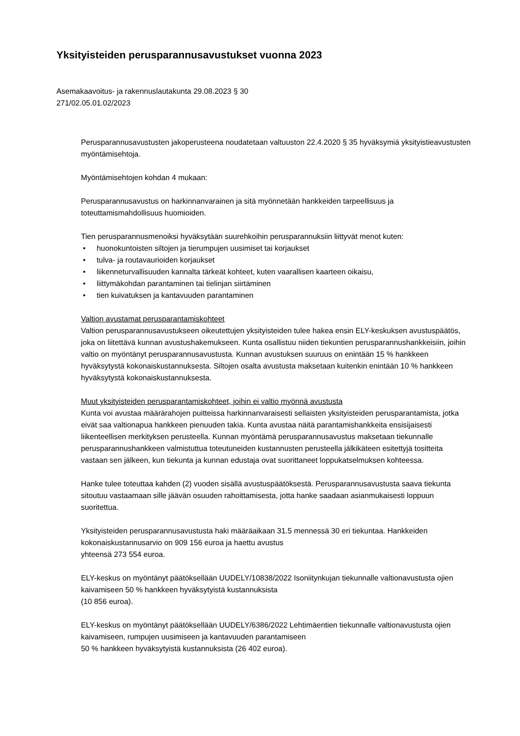Yksityisteiden perusparannusavustukset vuonna 2023
Asemakaavoitus- ja rakennuslautakunta 29.08.2023 § 30
271/02.05.01.02/2023
Perusparannusavustusten jakoperusteena noudatetaan valtuuston 22.4.2020 § 35 hyväksymiä yksityistieavustusten myöntämisehtoja.
Myöntämisehtojen kohdan 4 mukaan:
Perusparannusavustus on harkinnanvarainen ja sitä myönnetään hankkeiden tarpeellisuus ja toteuttamismahdollisuus huomioiden.
Tien perusparannusmenoiksi hyväksytään suurehkoihin perusparannuksiin liittyvät menot kuten:
• huonokuntoisten siltojen ja tierumpujen uusimiset tai korjaukset
• tulva- ja routavaurioiden korjaukset
• liikenneturvallisuuden kannalta tärkeät kohteet, kuten vaarallisen kaarteen oikaisu,
• liittymäkohdan parantaminen tai tielinjan siirtäminen
• tien kuivatuksen ja kantavuuden parantaminen
Valtion avustamat perusparantamiskohteet
Valtion perusparannusavustukseen oikeutettujen yksityisteiden tulee hakea ensin ELY-keskuksen avustuspäätös, joka on liitettävä kunnan avustushakemukseen. Kunta osallistuu niiden tiekuntien perusparannushankkeisiin, joihin valtio on myöntänyt perusparannusavustusta. Kunnan avustuksen suuruus on enintään 15 % hankkeen hyväksytystä kokonaiskustannuksesta. Siltojen osalta avustusta maksetaan kuitenkin enintään 10 % hankkeen hyväksytystä kokonaiskustannuksesta.
Muut yksityisteiden perusparantamiskohteet, joihin ei valtio myönnä avustusta
Kunta voi avustaa määrärahojen puitteissa harkinnanvaraisesti sellaisten yksityisteiden perusparantamista, jotka eivät saa valtionapua hankkeen pienuuden takia. Kunta avustaa näitä parantamishankkeita ensisijaisesti liikenteellisen merkityksen perusteella. Kunnan myöntämä perusparannusavustus maksetaan tiekunnalle perusparannushankkeen valmistuttua toteutuneiden kustannusten perusteella jälkikäteen esitettyjä tositteita vastaan sen jälkeen, kun tiekunta ja kunnan edustaja ovat suorittaneet loppukatselmuksen kohteessa.
Hanke tulee toteuttaa kahden (2) vuoden sisällä avustuspäätöksestä. Perusparannusavustusta saava tiekunta sitoutuu vastaamaan sille jäävän osuuden rahoittamisesta, jotta hanke saadaan asianmukaisesti loppuun suoritettua.
Yksityisteiden perusparannusavustusta haki määräaikaan 31.5 mennessä 30 eri tiekuntaa. Hankkeiden kokonaiskustannusarvio on 909 156 euroa ja haettu avustus
yhteensä 273 554 euroa.
ELY-keskus on myöntänyt päätöksellään UUDELY/10838/2022 Isoniitynkujan tiekunnalle valtionavustusta ojien kaivamiseen 50 % hankkeen hyväksytyistä kustannuksista
(10 856 euroa).
ELY-keskus on myöntänyt päätöksellään UUDELY/6386/2022 Lehtimäentien tiekunnalle valtionavustusta ojien kaivamiseen, rumpujen uusimiseen ja kantavuuden parantamiseen
50 % hankkeen hyväksytyistä kustannuksista (26 402 euroa).